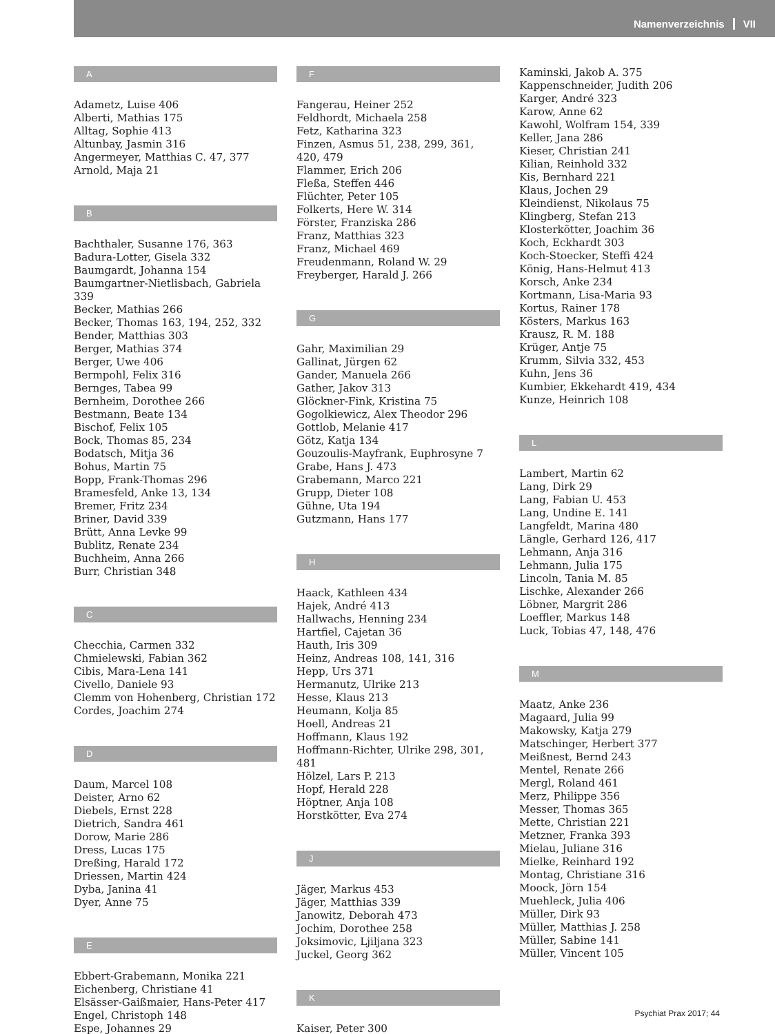Namenverzeichnis VII
A
Adametz, Luise 406
Alberti, Mathias 175
Alltag, Sophie 413
Altunbay, Jasmin 316
Angermeyer, Matthias C. 47, 377
Arnold, Maja 21
B
Bachthaler, Susanne 176, 363
Badura-Lotter, Gisela 332
Baumgardt, Johanna 154
Baumgartner-Nietlisbach, Gabriela 339
Becker, Mathias 266
Becker, Thomas 163, 194, 252, 332
Bender, Matthias 303
Berger, Mathias 374
Berger, Uwe 406
Bermpohl, Felix 316
Bernges, Tabea 99
Bernheim, Dorothee 266
Bestmann, Beate 134
Bischof, Felix 105
Bock, Thomas 85, 234
Bodatsch, Mitja 36
Bohus, Martin 75
Bopp, Frank-Thomas 296
Bramesfeld, Anke 13, 134
Bremer, Fritz 234
Briner, David 339
Brütt, Anna Levke 99
Bublitz, Renate 234
Buchheim, Anna 266
Burr, Christian 348
C
Checchia, Carmen 332
Chmielewski, Fabian 362
Cibis, Mara-Lena 141
Civello, Daniele 93
Clemm von Hohenberg, Christian 172
Cordes, Joachim 274
D
Daum, Marcel 108
Deister, Arno 62
Diebels, Ernst 228
Dietrich, Sandra 461
Dorow, Marie 286
Dress, Lucas 175
Dreßing, Harald 172
Driessen, Martin 424
Dyba, Janina 41
Dyer, Anne 75
E
Ebbert-Grabemann, Monika 221
Eichenberg, Christiane 41
Elsässer-Gaißmaier, Hans-Peter 417
Engel, Christoph 148
Espe, Johannes 29
F
Fangerau, Heiner 252
Feldhordt, Michaela 258
Fetz, Katharina 323
Finzen, Asmus 51, 238, 299, 361, 420, 479
Flammer, Erich 206
Fleßa, Steffen 446
Flüchter, Peter 105
Folkerts, Here W. 314
Förster, Franziska 286
Franz, Matthias 323
Franz, Michael 469
Freudenmann, Roland W. 29
Freyberger, Harald J. 266
G
Gahr, Maximilian 29
Gallinat, Jürgen 62
Gander, Manuela 266
Gather, Jakov 313
Glöckner-Fink, Kristina 75
Gogolkiewicz, Alex Theodor 296
Gottlob, Melanie 417
Götz, Katja 134
Gouzoulis-Mayfrank, Euphrosyne 7
Grabe, Hans J. 473
Grabemann, Marco 221
Grupp, Dieter 108
Gühne, Uta 194
Gutzmann, Hans 177
H
Haack, Kathleen 434
Hajek, André 413
Hallwachs, Henning 234
Hartfiel, Cajetan 36
Hauth, Iris 309
Heinz, Andreas 108, 141, 316
Hepp, Urs 371
Hermanutz, Ulrike 213
Hesse, Klaus 213
Heumann, Kolja 85
Hoell, Andreas 21
Hoffmann, Klaus 192
Hoffmann-Richter, Ulrike 298, 301, 481
Hölzel, Lars P. 213
Hopf, Herald 228
Höptner, Anja 108
Horstkötter, Eva 274
J
Jäger, Markus 453
Jäger, Matthias 339
Janowitz, Deborah 473
Jochim, Dorothee 258
Joksimovic, Ljiljana 323
Juckel, Georg 362
K
Kaiser, Peter 300
Kaminski, Jakob A. 375
Kappenschneider, Judith 206
Karger, André 323
Karow, Anne 62
Kawohl, Wolfram 154, 339
Keller, Jana 286
Kieser, Christian 241
Kilian, Reinhold 332
Kis, Bernhard 221
Klaus, Jochen 29
Kleindienst, Nikolaus 75
Klingberg, Stefan 213
Klosterkötter, Joachim 36
Koch, Eckhardt 303
Koch-Stoecker, Steffi 424
König, Hans-Helmut 413
Korsch, Anke 234
Kortmann, Lisa-Maria 93
Kortus, Rainer 178
Kösters, Markus 163
Krausz, R. M. 188
Krüger, Antje 75
Krumm, Silvia 332, 453
Kuhn, Jens 36
Kumbier, Ekkehardt 419, 434
Kunze, Heinrich 108
L
Lambert, Martin 62
Lang, Dirk 29
Lang, Fabian U. 453
Lang, Undine E. 141
Langfeldt, Marina 480
Längle, Gerhard 126, 417
Lehmann, Anja 316
Lehmann, Julia 175
Lincoln, Tania M. 85
Lischke, Alexander 266
Löbner, Margrit 286
Loeffler, Markus 148
Luck, Tobias 47, 148, 476
M
Maatz, Anke 236
Magaard, Julia 99
Makowsky, Katja 279
Matschinger, Herbert 377
Meißnest, Bernd 243
Mentel, Renate 266
Mergl, Roland 461
Merz, Philippe 356
Messer, Thomas 365
Mette, Christian 221
Metzner, Franka 393
Mielau, Juliane 316
Mielke, Reinhard 192
Montag, Christiane 316
Moock, Jörn 154
Muehleck, Julia 406
Müller, Dirk 93
Müller, Matthias J. 258
Müller, Sabine 141
Müller, Vincent 105
Psychiat Prax 2017; 44